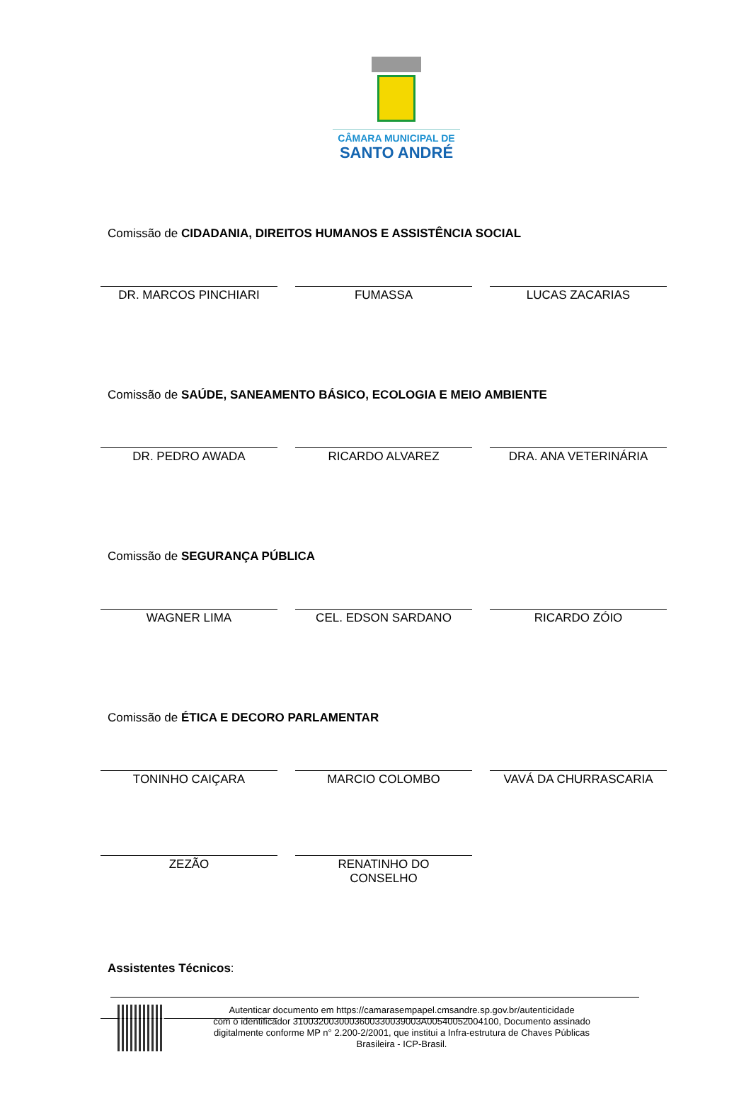CÂMARA MUNICIPAL DE
SANTO ANDRÉ
Comissão de CIDADANIA, DIREITOS HUMANOS E ASSISTÊNCIA SOCIAL
DR. MARCOS PINCHIARI FUMASSA LUCAS ZACARIAS
Comissão de SAÚDE, SANEAMENTO BÁSICO, ECOLOGIA E MEIO AMBIENTE
DR. PEDRO AWADA RICARDO ALVAREZ DRA. ANA VETERINÁRIA
Comissão de SEGURANÇA PÚBLICA
WAGNER LIMA CEL. EDSON SARDANO RICARDO ZÓIO
Comissão de ÉTICA E DECORO PARLAMENTAR
TONINHO CAIÇARA MARCIO COLOMBO VAVÁ DA CHURRASCARIA
ZEZÃO RENATINHO DO
CONSELHO
Assistentes Técnicos:
Autenticar documento em https://camarasempapel.cmsandre.sp.gov.br/autenticidade
com o identificador 3100320030003600330039003A00540052004100, Documento assinado
digitalmente conforme MP n° 2.200-2/2001, que institui a Infra-estrutura de Chaves Públicas
Brasileira - ICP-Brasil.